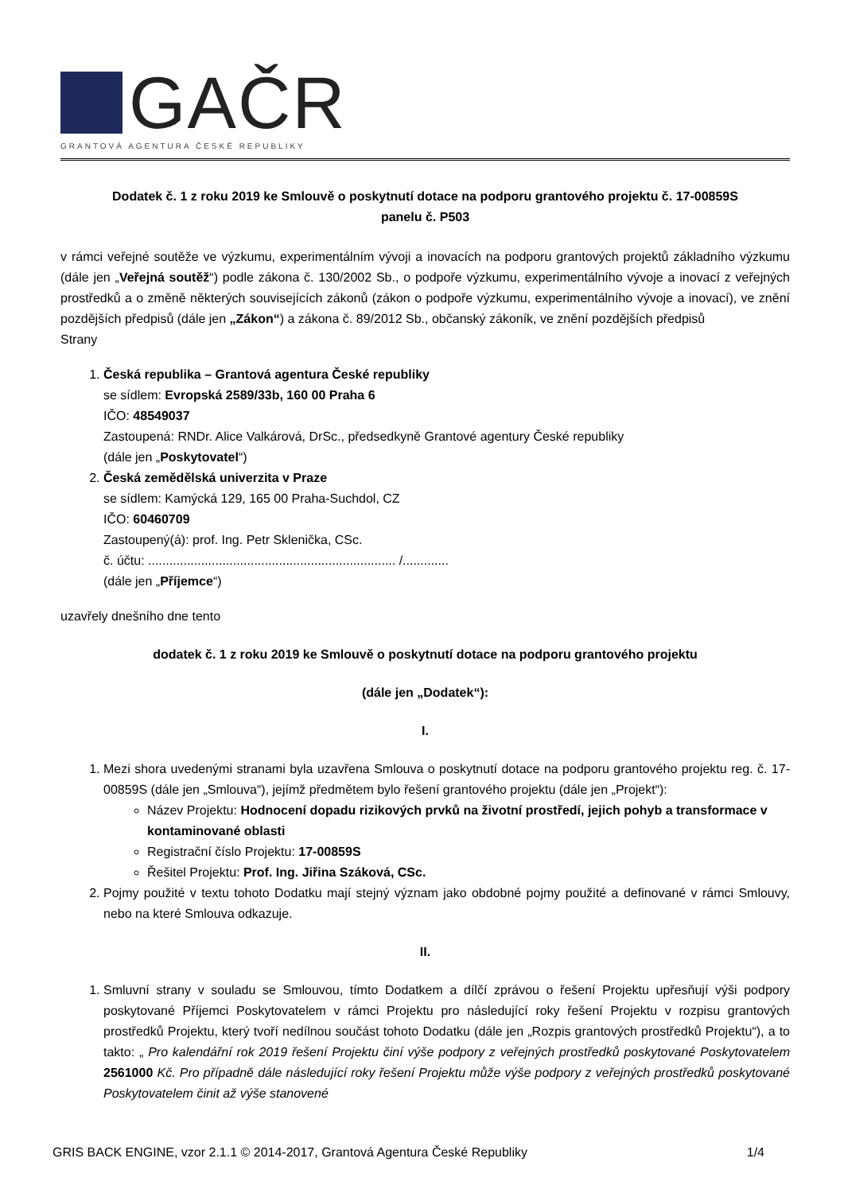GAČR
GRANTOVÁ AGENTURA ČESKÉ REPUBLIKY
Dodatek č. 1 z roku 2019 ke Smlouvě o poskytnutí dotace na podporu grantového projektu č. 17-00859S
panelu č. P503
v rámci veřejné soutěže ve výzkumu, experimentálním vývoji a inovacích na podporu grantových projektů základního výzkumu (dále jen „Veřejná soutěž“) podle zákona č. 130/2002 Sb., o podpoře výzkumu, experimentálního vývoje a inovací z veřejných prostředků a o změně některých souvisejících zákonů (zákon o podpoře výzkumu, experimentálního vývoje a inovací), ve znění pozdějších předpisů (dále jen „Zákon“) a zákona č. 89/2012 Sb., občanský zákoník, ve znění pozdějších předpisů
Strany
1. Česká republika – Grantová agentura České republiky
se sídlem: Evropská 2589/33b, 160 00 Praha 6
IČO: 48549037
Zastoupená: RNDr. Alice Valkárová, DrSc., předsedkyně Grantové agentury České republiky
(dále jen „Poskytovatel“)
2. Česká zemědělská univerzita v Praze
se sídlem: Kamýcká 129, 165 00 Praha-Suchdol, CZ
IČO: 60460709
Zastoupený(á): prof. Ing. Petr Sklenička, CSc.
č. účtu: ...................................................................... /.............
(dále jen „Příjemce“)
uzavřely dnešního dne tento
dodatek č. 1 z roku 2019 ke Smlouvě o poskytnutí dotace na podporu grantového projektu
(dále jen „Dodatek“):
I.
1. Mezi shora uvedenými stranami byla uzavřena Smlouva o poskytnutí dotace na podporu grantového projektu reg. č. 17-00859S (dále jen „Smlouva“), jejímž předmětem bylo řešení grantového projektu (dále jen „Projekt“):
Název Projektu: Hodnocení dopadu rizikových prvků na životní prostředí, jejich pohyb a transformace v kontaminované oblasti
Registrační číslo Projektu: 17-00859S
Řešitel Projektu: Prof. Ing. Jiřina Száková, CSc.
2. Pojmy použité v textu tohoto Dodatku mají stejný význam jako obdobné pojmy použité a definované v rámci Smlouvy, nebo na které Smlouva odkazuje.
II.
1. Smluvní strany v souladu se Smlouvou, tímto Dodatkem a dílčí zprávou o řešení Projektu upřesňují výši podpory poskytované Příjemci Poskytovatelem v rámci Projektu pro následující roky řešení Projektu v rozpisu grantových prostředků Projektu, který tvoří nedílnou součást tohoto Dodatku (dále jen „Rozpis grantových prostředků Projektu“), a to takto: „ Pro kalendářní rok 2019 řešení Projektu činí výše podpory z veřejných prostředků poskytované Poskytovatelem 2561000 Kč. Pro případně dále následující roky řešení Projektu může výše podpory z veřejných prostředků poskytované Poskytovatelem činit až výše stanovené
GRIS BACK ENGINE, vzor 2.1.1 © 2014-2017, Grantová Agentura České Republiky 1/4